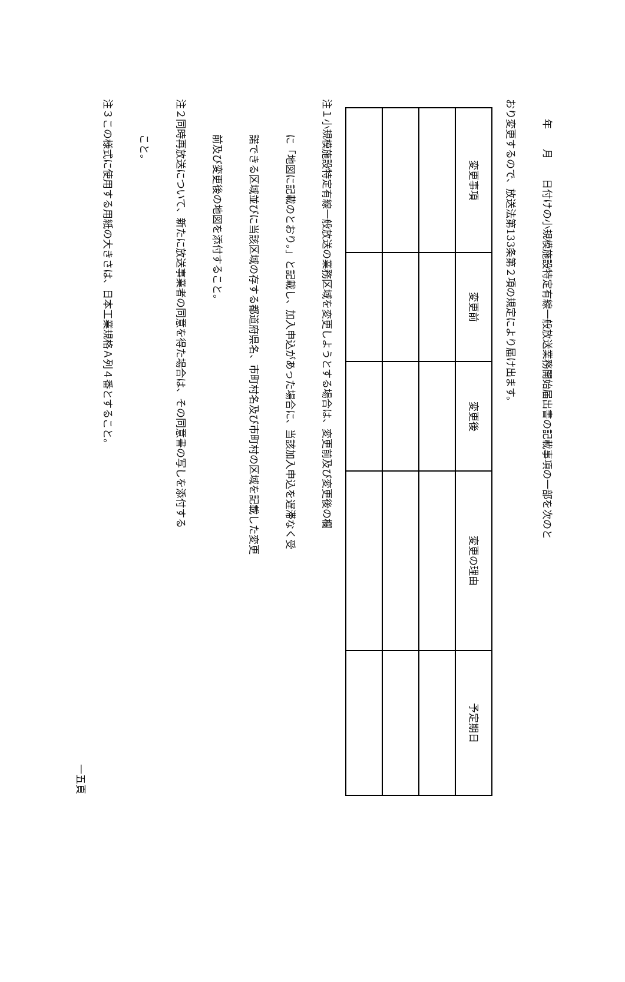年　　月　　日付けの小規模施設特定有線一般放送業務開始届出書の記載事項の一部を次のと
おり変更するので、放送法第133条第２項の規定により届け出ます。
| 変更事項 | 変更前 | 変更後 | 変更の理由 | 予定期日 |
注１小規模施設特定有線一般放送の業務区域を変更しようとする場合は、変更前及び変更後の欄
に「地図に記載のとおり。」と記載し、加入申込があった場合に、当該加入申込を遅滞なく受
諾できる区域並びに当該区域の存する都道府県名、市町村名及び市町村の区域を記載した変更
前及び変更後の地図を添付すること。
注２同時再放送について、新たに放送事業者の同意を得た場合は、その同意書の写しを添付する
こと。
注３この様式に使用する用紙の大きさは、日本工業規格Ａ列４番とすること。
一五頁